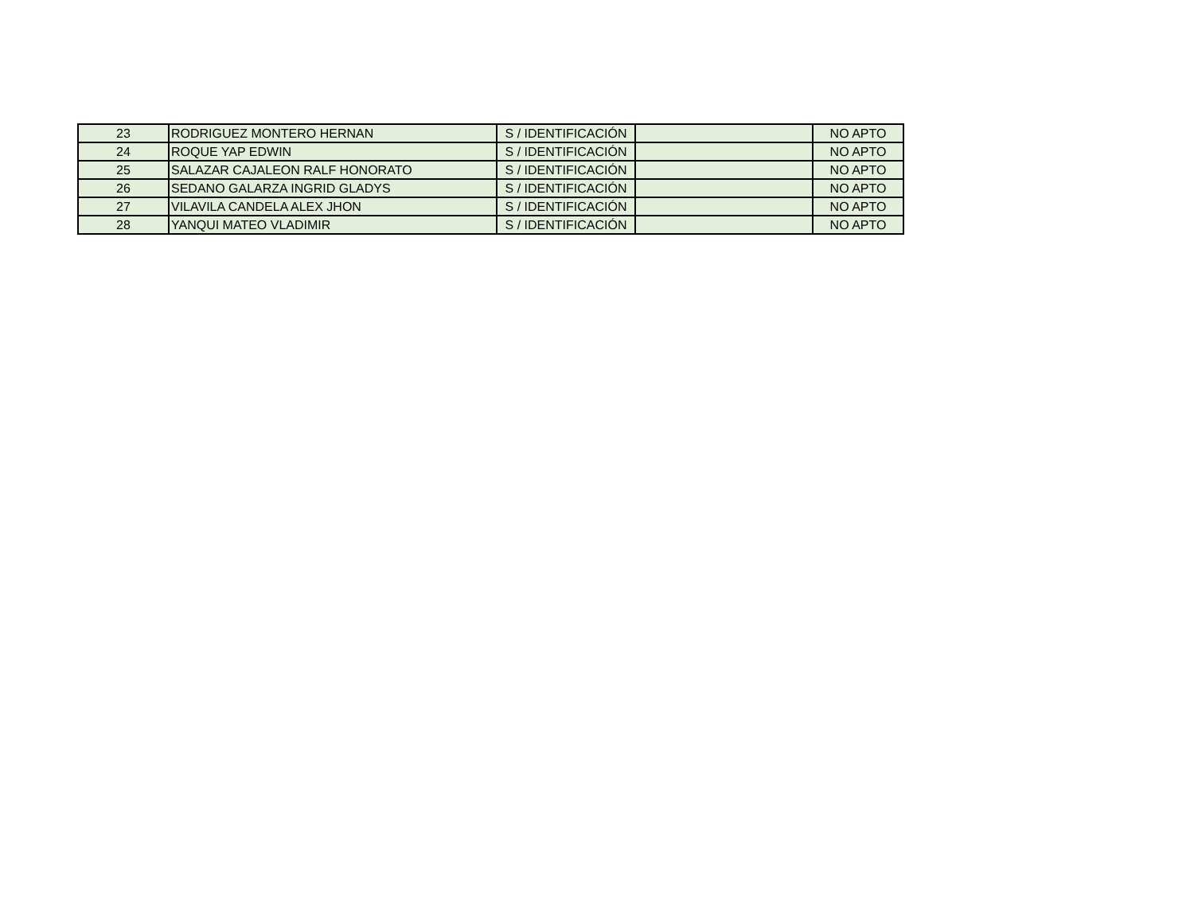| 23 | RODRIGUEZ MONTERO HERNAN | S / IDENTIFICACIÓN | | NO APTO |
| 24 | ROQUE YAP EDWIN | S / IDENTIFICACIÓN | | NO APTO |
| 25 | SALAZAR CAJALEON RALF HONORATO | S / IDENTIFICACIÓN | | NO APTO |
| 26 | SEDANO GALARZA INGRID GLADYS | S / IDENTIFICACIÓN | | NO APTO |
| 27 | VILAVILA CANDELA ALEX JHON | S / IDENTIFICACIÓN | | NO APTO |
| 28 | YANQUI MATEO VLADIMIR | S / IDENTIFICACIÓN | | NO APTO |